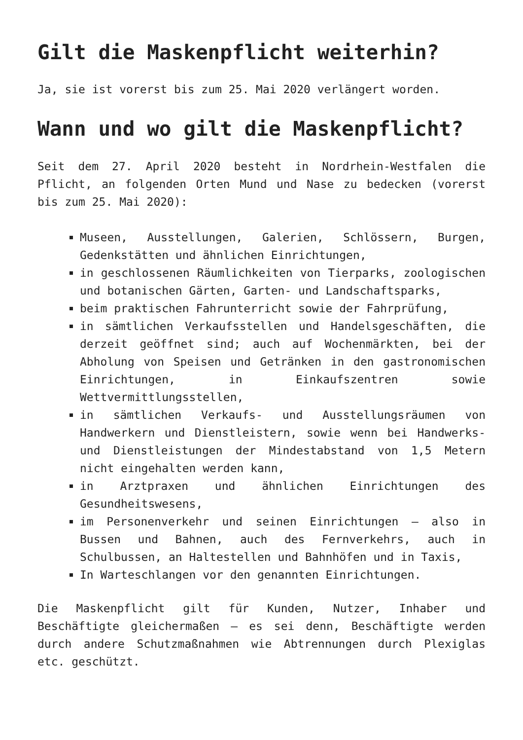Gilt die Maskenpflicht weiterhin?
Ja, sie ist vorerst bis zum 25. Mai 2020 verlängert worden.
Wann und wo gilt die Maskenpflicht?
Seit dem 27. April 2020 besteht in Nordrhein-Westfalen die Pflicht, an folgenden Orten Mund und Nase zu bedecken (vorerst bis zum 25. Mai 2020):
Museen, Ausstellungen, Galerien, Schlössern, Burgen, Gedenkstätten und ähnlichen Einrichtungen,
in geschlossenen Räumlichkeiten von Tierparks, zoologischen und botanischen Gärten, Garten- und Landschaftsparks,
beim praktischen Fahrunterricht sowie der Fahrprüfung,
in sämtlichen Verkaufsstellen und Handelsgeschäften, die derzeit geöffnet sind; auch auf Wochenmärkten, bei der Abholung von Speisen und Getränken in den gastronomischen Einrichtungen, in Einkaufszentren sowie Wettvermittlungsstellen,
in sämtlichen Verkaufs- und Ausstellungsräumen von Handwerkern und Dienstleistern, sowie wenn bei Handwerks- und Dienstleistungen der Mindestabstand von 1,5 Metern nicht eingehalten werden kann,
in Arztpraxen und ähnlichen Einrichtungen des Gesundheitswesens,
im Personenverkehr und seinen Einrichtungen – also in Bussen und Bahnen, auch des Fernverkehrs, auch in Schulbussen, an Haltestellen und Bahnhöfen und in Taxis,
In Warteschlangen vor den genannten Einrichtungen.
Die Maskenpflicht gilt für Kunden, Nutzer, Inhaber und Beschäftigte gleichermaßen – es sei denn, Beschäftigte werden durch andere Schutzmaßnahmen wie Abtrennungen durch Plexiglas etc. geschützt.